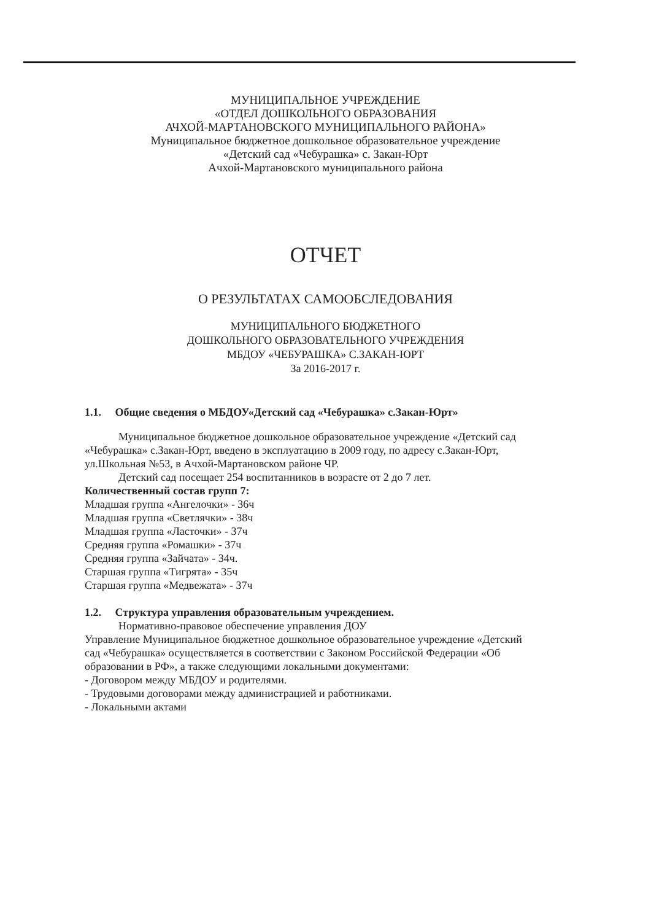МУНИЦИПАЛЬНОЕ УЧРЕЖДЕНИЕ
«ОТДЕЛ ДОШКОЛЬНОГО ОБРАЗОВАНИЯ
АЧХОЙ-МАРТАНОВСКОГО МУНИЦИПАЛЬНОГО РАЙОНА»
Муниципальное бюджетное дошкольное образовательное учреждение
«Детский сад «Чебурашка» с. Закан-Юрт
Ачхой-Мартановского муниципального района
ОТЧЕТ
О РЕЗУЛЬТАТАХ САМООБСЛЕДОВАНИЯ
МУНИЦИПАЛЬНОГО БЮДЖЕТНОГО
ДОШКОЛЬНОГО ОБРАЗОВАТЕЛЬНОГО УЧРЕЖДЕНИЯ
МБДОУ «ЧЕБУРАШКА» С.ЗАКАН-ЮРТ
За 2016-2017 г.
1.1. Общие сведения о МБДОУ«Детский сад «Чебурашка» с.Закан-Юрт»
Муниципальное бюджетное дошкольное образовательное учреждение «Детский сад «Чебурашка» с.Закан-Юрт, введено в эксплуатацию в 2009 году, по адресу с.Закан-Юрт, ул.Школьная №53, в Ачхой-Мартановском районе ЧР.
Детский сад посещает 254 воспитанников в возрасте от 2 до 7 лет.
Количественный состав групп 7:
Младшая группа «Ангелочки» - 36ч
Младшая группа «Светлячки» - 38ч
Младшая группа «Ласточки» - 37ч
Средняя группа «Ромашки» - 37ч
Средняя группа «Зайчата» - 34ч.
Старшая группа «Тигрята» - 35ч
Старшая группа «Медвежата» - 37ч
1.2. Структура управления образовательным учреждением.
Нормативно-правовое обеспечение управления ДОУ
Управление Муниципальное бюджетное дошкольное образовательное учреждение «Детский сад «Чебурашка» осуществляется в соответствии с Законом Российской Федерации «Об образовании в РФ», а также следующими локальными документами:
- Договором между МБДОУ и родителями.
- Трудовыми договорами между администрацией и работниками.
- Локальными актами